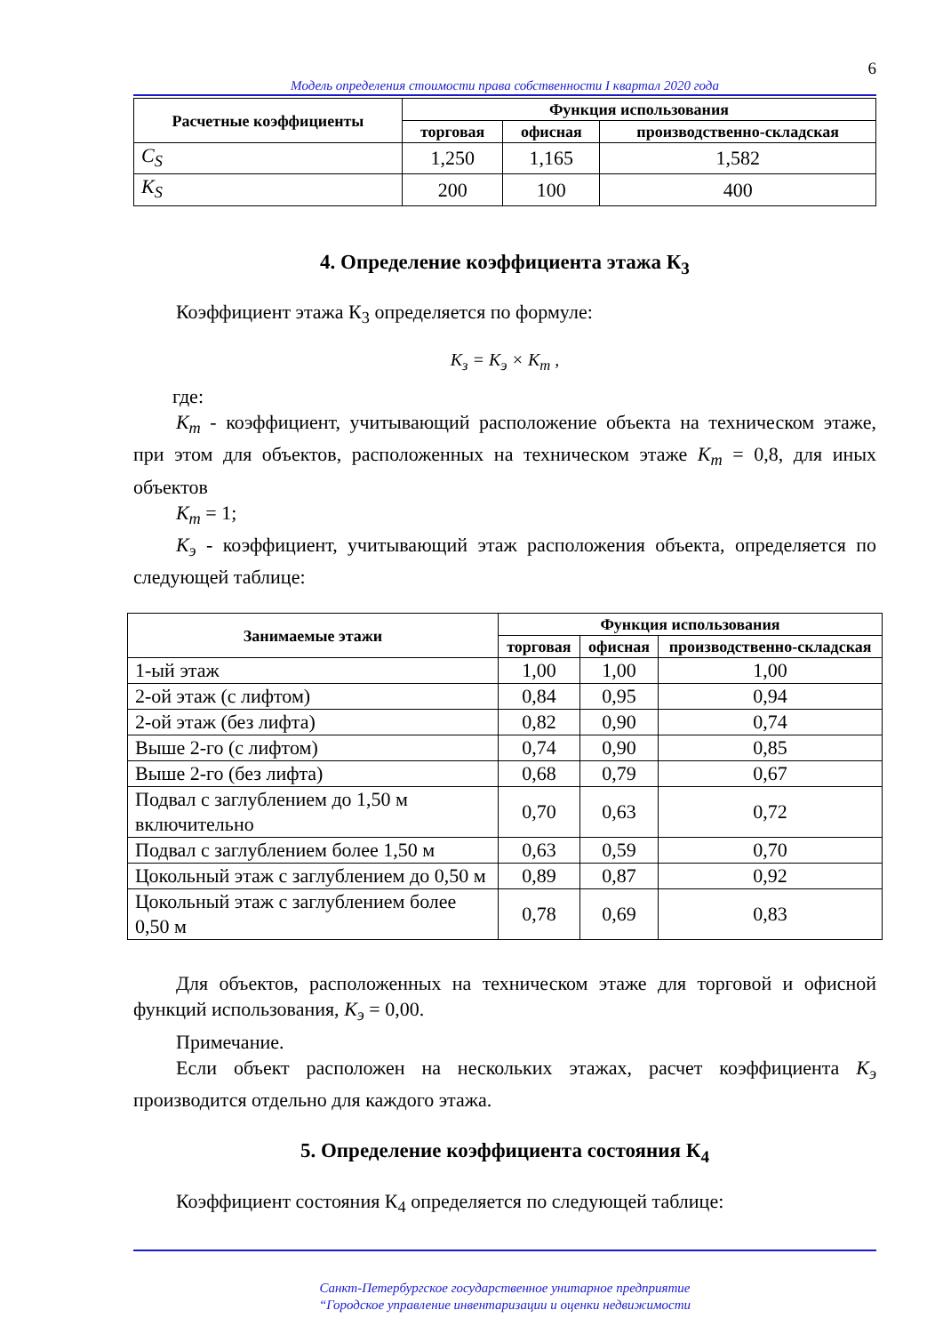6
Модель определения стоимости права собственности I квартал 2020 года
| Расчетные коэффициенты | Функция использования | | |
| --- | --- | --- | --- |
| | торговая | офисная | производственно-складская |
| C<sub>S</sub> | 1,250 | 1,165 | 1,582 |
| K<sub>S</sub> | 200 | 100 | 400 |
4. Определение коэффициента этажа К<sub>3</sub>
Коэффициент этажа К<sub>3</sub> определяется по формуле:
К<sub>з</sub> = К<sub>э</sub> × К<sub>m</sub> ,
где:
К<sub>m</sub> - коэффициент, учитывающий расположение объекта на техническом этаже, при этом для объектов, расположенных на техническом этаже К<sub>m</sub> = 0,8, для иных объектов
К<sub>m</sub> = 1;
К<sub>э</sub> - коэффициент, учитывающий этаж расположения объекта, определяется по следующей таблице:
| Занимаемые этажи | Функция использования | | |
| --- | --- | --- | --- |
| | торговая | офисная | производственно-складская |
| 1-ый этаж | 1,00 | 1,00 | 1,00 |
| 2-ой этаж (с лифтом) | 0,84 | 0,95 | 0,94 |
| 2-ой этаж (без лифта) | 0,82 | 0,90 | 0,74 |
| Выше 2-го (с лифтом) | 0,74 | 0,90 | 0,85 |
| Выше 2-го (без лифта) | 0,68 | 0,79 | 0,67 |
| Подвал с заглублением до 1,50 м включительно | 0,70 | 0,63 | 0,72 |
| Подвал с заглублением более 1,50 м | 0,63 | 0,59 | 0,70 |
| Цокольный этаж с заглублением до 0,50 м | 0,89 | 0,87 | 0,92 |
| Цокольный этаж с заглублением более 0,50 м | 0,78 | 0,69 | 0,83 |
Для объектов, расположенных на техническом этаже для торговой и офисной функций использования, К<sub>э</sub> = 0,00.
Примечание.
Если объект расположен на нескольких этажах, расчет коэффициента К<sub>э</sub> производится отдельно для каждого этажа.
5. Определение коэффициента состояния К<sub>4</sub>
Коэффициент состояния К<sub>4</sub> определяется по следующей таблице:
Санкт-Петербургское государственное унитарное предприятие
“Городское управление инвентаризации и оценки недвижимости